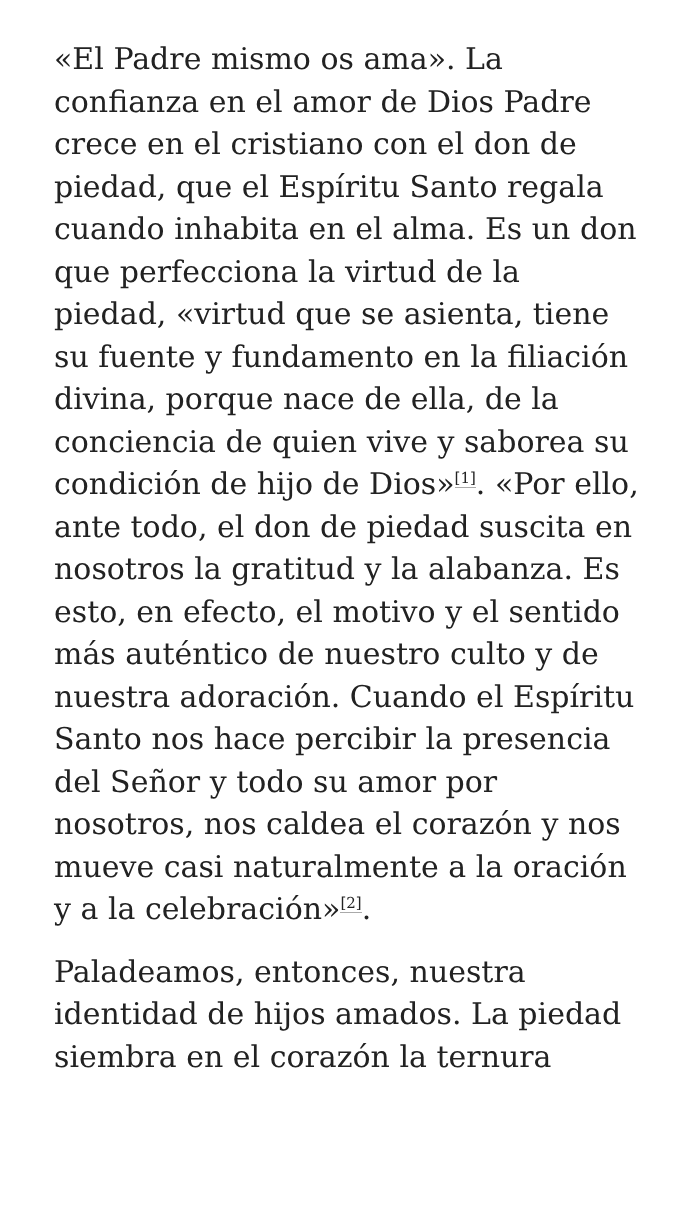«El Padre mismo os ama». La confianza en el amor de Dios Padre crece en el cristiano con el don de piedad, que el Espíritu Santo regala cuando inhabita en el alma. Es un don que perfecciona la virtud de la piedad, «virtud que se asienta, tiene su fuente y fundamento en la filiación divina, porque nace de ella, de la conciencia de quien vive y saborea su condición de hijo de Dios»<sup>[1]</sup>. «Por ello, ante todo, el don de piedad suscita en nosotros la gratitud y la alabanza. Es esto, en efecto, el motivo y el sentido más auténtico de nuestro culto y de nuestra adoración. Cuando el Espíritu Santo nos hace percibir la presencia del Señor y todo su amor por nosotros, nos caldea el corazón y nos mueve casi naturalmente a la oración y a la celebración»<sup>[2]</sup>.
Paladeamos, entonces, nuestra identidad de hijos amados. La piedad siembra en el corazón la ternura